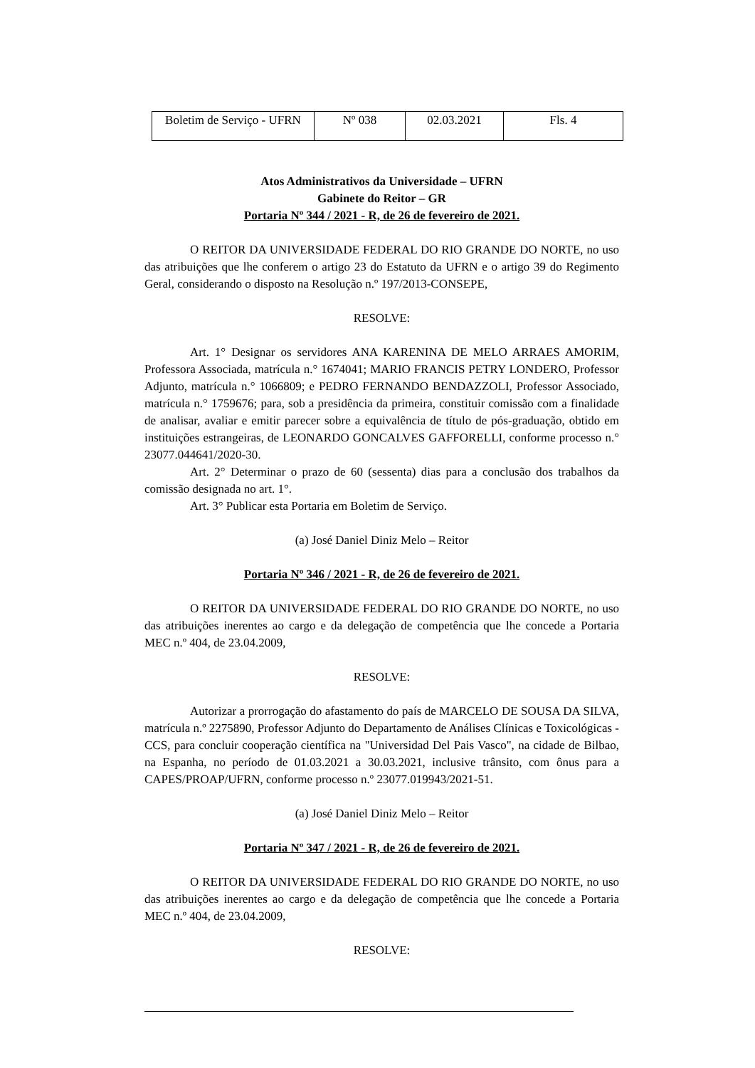| Boletim de Serviço - UFRN | Nº 038 | 02.03.2021 | Fls. 4 |
Atos Administrativos da Universidade – UFRN
Gabinete do Reitor – GR
Portaria Nº 344 / 2021 - R, de 26 de fevereiro de 2021.
O REITOR DA UNIVERSIDADE FEDERAL DO RIO GRANDE DO NORTE, no uso das atribuições que lhe conferem o artigo 23 do Estatuto da UFRN e o artigo 39 do Regimento Geral, considerando o disposto na Resolução n.º 197/2013-CONSEPE,
RESOLVE:
Art. 1° Designar os servidores ANA KARENINA DE MELO ARRAES AMORIM, Professora Associada, matrícula n.° 1674041; MARIO FRANCIS PETRY LONDERO, Professor Adjunto, matrícula n.° 1066809; e PEDRO FERNANDO BENDAZZOLI, Professor Associado, matrícula n.° 1759676; para, sob a presidência da primeira, constituir comissão com a finalidade de analisar, avaliar e emitir parecer sobre a equivalência de título de pós-graduação, obtido em instituições estrangeiras, de LEONARDO GONCALVES GAFFORELLI, conforme processo n.° 23077.044641/2020-30.
Art. 2° Determinar o prazo de 60 (sessenta) dias para a conclusão dos trabalhos da comissão designada no art. 1°.
Art. 3° Publicar esta Portaria em Boletim de Serviço.
(a) José Daniel Diniz Melo – Reitor
Portaria Nº 346 / 2021 - R, de 26 de fevereiro de 2021.
O REITOR DA UNIVERSIDADE FEDERAL DO RIO GRANDE DO NORTE, no uso das atribuições inerentes ao cargo e da delegação de competência que lhe concede a Portaria MEC n.º 404, de 23.04.2009,
RESOLVE:
Autorizar a prorrogação do afastamento do país de MARCELO DE SOUSA DA SILVA, matrícula n.º 2275890, Professor Adjunto do Departamento de Análises Clínicas e Toxicológicas - CCS, para concluir cooperação científica na "Universidad Del Pais Vasco", na cidade de Bilbao, na Espanha, no período de 01.03.2021 a 30.03.2021, inclusive trânsito, com ônus para a CAPES/PROAP/UFRN, conforme processo n.º 23077.019943/2021-51.
(a) José Daniel Diniz Melo – Reitor
Portaria Nº 347 / 2021 - R, de 26 de fevereiro de 2021.
O REITOR DA UNIVERSIDADE FEDERAL DO RIO GRANDE DO NORTE, no uso das atribuições inerentes ao cargo e da delegação de competência que lhe concede a Portaria MEC n.º 404, de 23.04.2009,
RESOLVE: